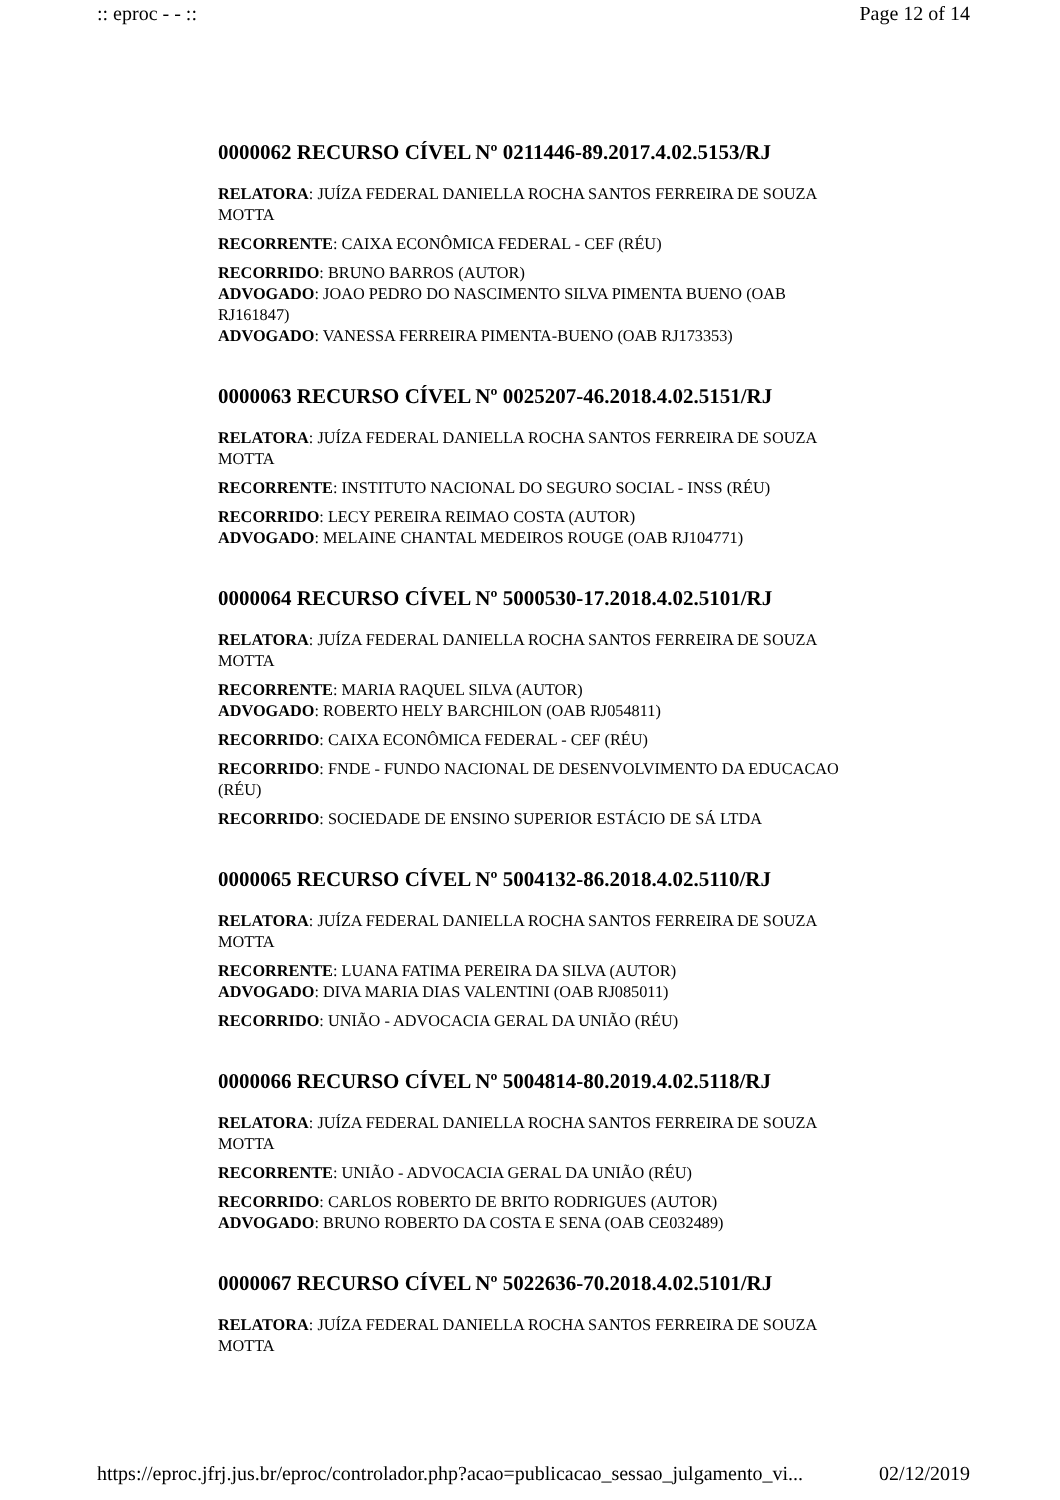:: eproc - - :: Page 12 of 14
0000062 RECURSO CÍVEL Nº 0211446-89.2017.4.02.5153/RJ
RELATORA: JUÍZA FEDERAL DANIELLA ROCHA SANTOS FERREIRA DE SOUZA MOTTA
RECORRENTE: CAIXA ECONÔMICA FEDERAL - CEF (RÉU)
RECORRIDO: BRUNO BARROS (AUTOR)
ADVOGADO: JOAO PEDRO DO NASCIMENTO SILVA PIMENTA BUENO (OAB RJ161847)
ADVOGADO: VANESSA FERREIRA PIMENTA-BUENO (OAB RJ173353)
0000063 RECURSO CÍVEL Nº 0025207-46.2018.4.02.5151/RJ
RELATORA: JUÍZA FEDERAL DANIELLA ROCHA SANTOS FERREIRA DE SOUZA MOTTA
RECORRENTE: INSTITUTO NACIONAL DO SEGURO SOCIAL - INSS (RÉU)
RECORRIDO: LECY PEREIRA REIMAO COSTA (AUTOR)
ADVOGADO: MELAINE CHANTAL MEDEIROS ROUGE (OAB RJ104771)
0000064 RECURSO CÍVEL Nº 5000530-17.2018.4.02.5101/RJ
RELATORA: JUÍZA FEDERAL DANIELLA ROCHA SANTOS FERREIRA DE SOUZA MOTTA
RECORRENTE: MARIA RAQUEL SILVA (AUTOR)
ADVOGADO: ROBERTO HELY BARCHILON (OAB RJ054811)
RECORRIDO: CAIXA ECONÔMICA FEDERAL - CEF (RÉU)
RECORRIDO: FNDE - FUNDO NACIONAL DE DESENVOLVIMENTO DA EDUCACAO (RÉU)
RECORRIDO: SOCIEDADE DE ENSINO SUPERIOR ESTÁCIO DE SÁ LTDA
0000065 RECURSO CÍVEL Nº 5004132-86.2018.4.02.5110/RJ
RELATORA: JUÍZA FEDERAL DANIELLA ROCHA SANTOS FERREIRA DE SOUZA MOTTA
RECORRENTE: LUANA FATIMA PEREIRA DA SILVA (AUTOR)
ADVOGADO: DIVA MARIA DIAS VALENTINI (OAB RJ085011)
RECORRIDO: UNIÃO - ADVOCACIA GERAL DA UNIÃO (RÉU)
0000066 RECURSO CÍVEL Nº 5004814-80.2019.4.02.5118/RJ
RELATORA: JUÍZA FEDERAL DANIELLA ROCHA SANTOS FERREIRA DE SOUZA MOTTA
RECORRENTE: UNIÃO - ADVOCACIA GERAL DA UNIÃO (RÉU)
RECORRIDO: CARLOS ROBERTO DE BRITO RODRIGUES (AUTOR)
ADVOGADO: BRUNO ROBERTO DA COSTA E SENA (OAB CE032489)
0000067 RECURSO CÍVEL Nº 5022636-70.2018.4.02.5101/RJ
RELATORA: JUÍZA FEDERAL DANIELLA ROCHA SANTOS FERREIRA DE SOUZA MOTTA
https://eproc.jfrj.jus.br/eproc/controlador.php?acao=publicacao_sessao_julgamento_vi... 02/12/2019